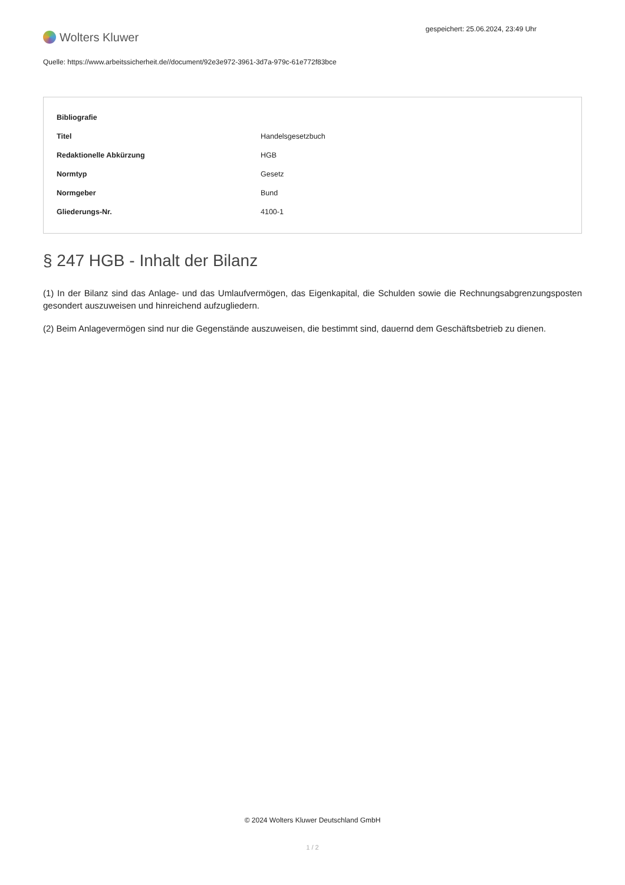Wolters Kluwer
gespeichert: 25.06.2024, 23:49 Uhr
Quelle: https://www.arbeitssicherheit.de//document/92e3e972-3961-3d7a-979c-61e772f83bce
| Bibliografie | |
| --- | --- |
| Titel | Handelsgesetzbuch |
| Redaktionelle Abkürzung | HGB |
| Normtyp | Gesetz |
| Normgeber | Bund |
| Gliederungs-Nr. | 4100-1 |
§ 247 HGB - Inhalt der Bilanz
(1) In der Bilanz sind das Anlage- und das Umlaufvermögen, das Eigenkapital, die Schulden sowie die Rechnungsabgrenzungsposten gesondert auszuweisen und hinreichend aufzugliedern.
(2) Beim Anlagevermögen sind nur die Gegenstände auszuweisen, die bestimmt sind, dauernd dem Geschäftsbetrieb zu dienen.
© 2024 Wolters Kluwer Deutschland GmbH
1 / 2